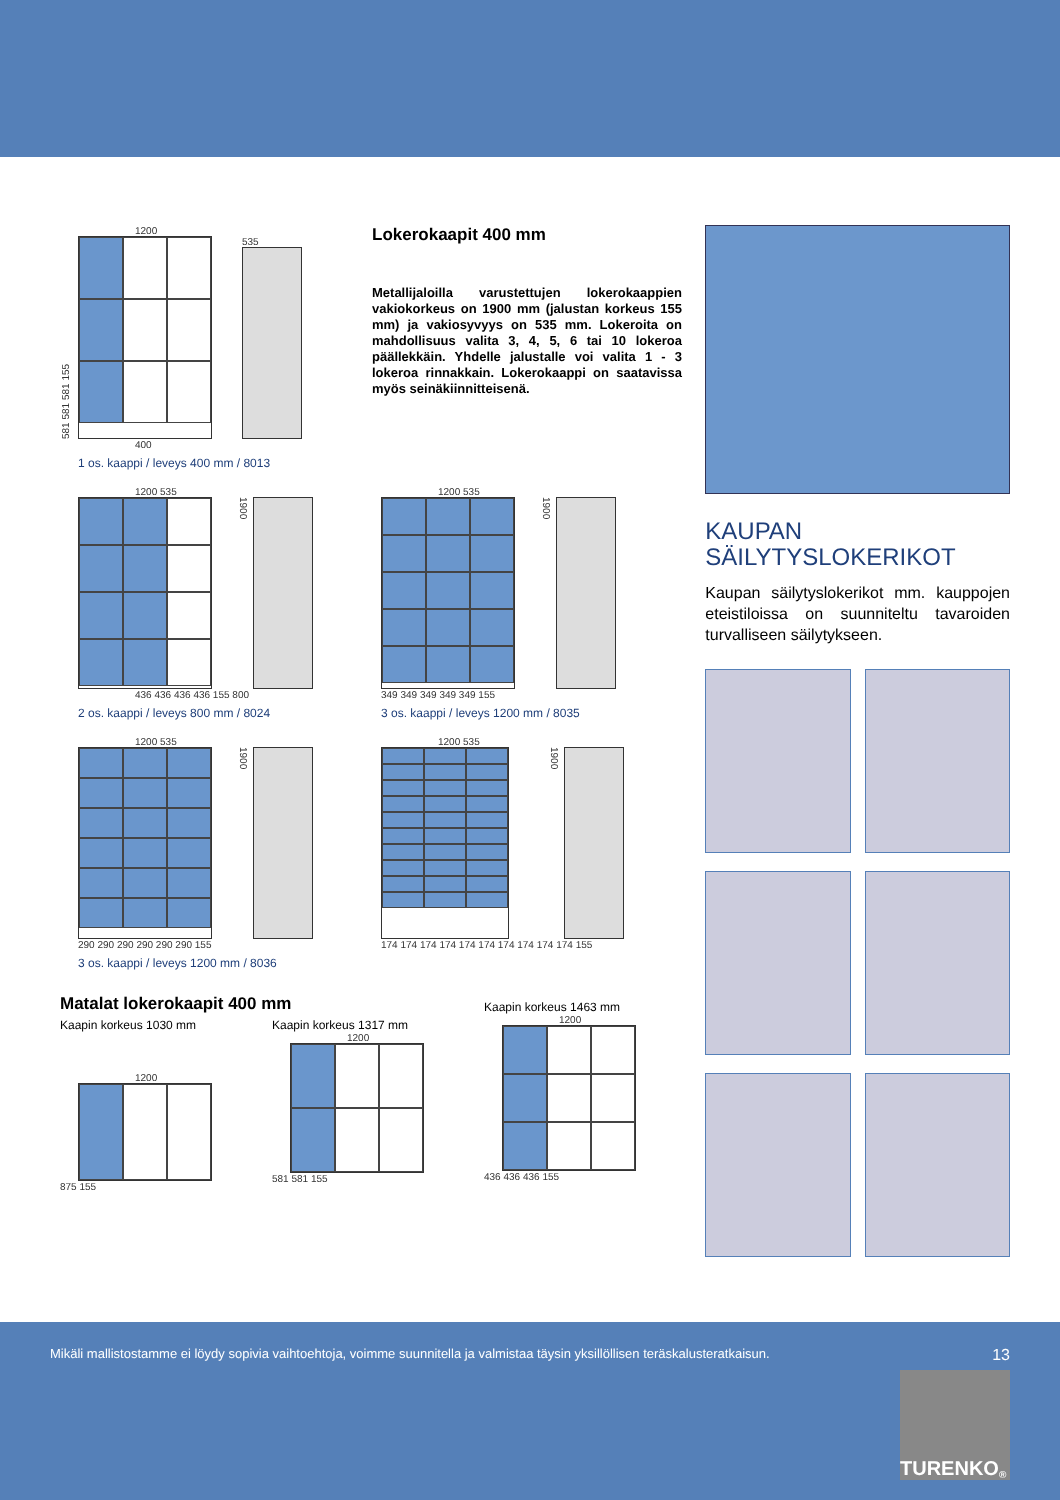1200
581 581 581 155
535
400
1 os. kaappi / leveys 400 mm / 8013
Lokerokaapit 400 mm
Metallijaloilla varustettujen lokerokaappien vakiokorkeus on 1900 mm (jalustan korkeus 155 mm) ja vakiosyvyys on 535 mm. Lokeroita on mahdollisuus valita 3, 4, 5, 6 tai 10 lokeroa päällekkäin. Yhdelle jalustalle voi valita 1 - 3 lokeroa rinnakkain. Lokerokaappi on saatavissa myös seinäkiinnitteisenä.
1200 535
1900
436 436 436 436 155 800
2 os. kaappi / leveys 800 mm / 8024
1200 535
1900
349 349 349 349 349 155
3 os. kaappi / leveys 1200 mm / 8035
1200 535
1900
290 290 290 290 290 290 155
3 os. kaappi / leveys 1200 mm / 8036
1200 535
1900
174 174 174 174 174 174 174 174 174 174 155
Matalat lokerokaapit 400 mm
Kaapin korkeus 1030 mm
1200
875 155
Kaapin korkeus 1317 mm
1200
581 581 155
Kaapin korkeus 1463 mm
1200
436 436 436 155
KAUPAN
SÄILYTYSLOKERIKOT
Kaupan säilytyslokerikot mm. kaup­pojen eteistiloissa on suunniteltu ta­varoiden turvalliseen säilytykseen.
Mikäli mallistostamme ei löydy sopivia vaihtoehtoja, voimme suunnitella ja valmistaa täysin yksillöllisen teräskalusteratkaisun. 13
TURENKO<sup>®</sup>